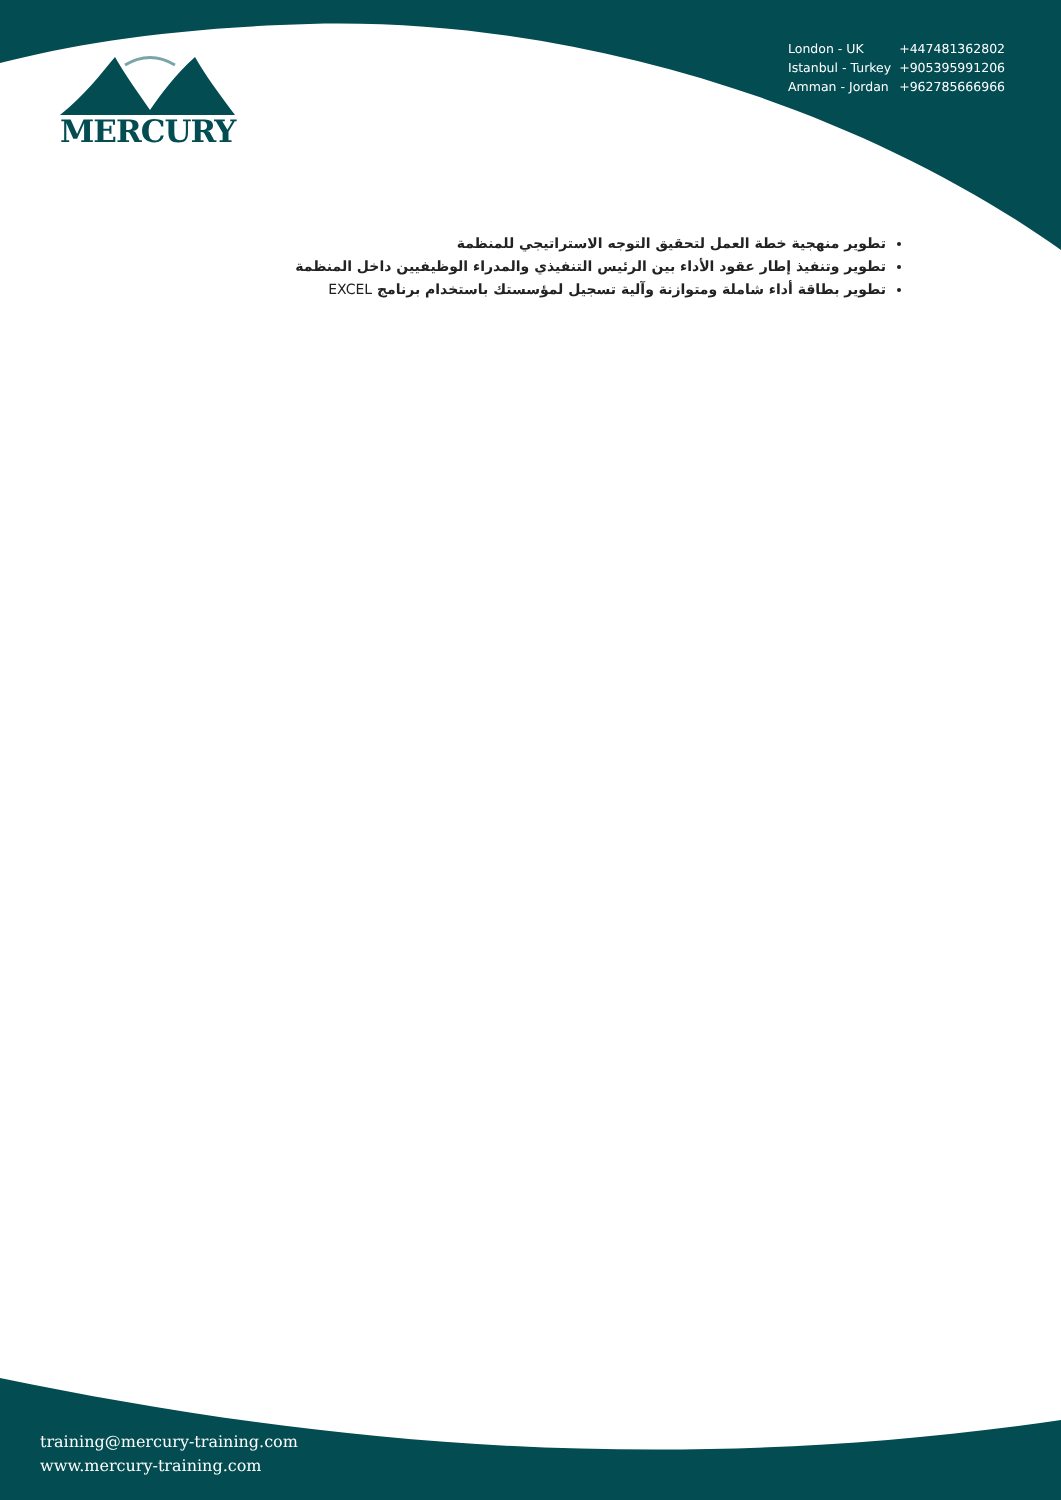MERCURY
| London - UK | +447481362802 |
| Istanbul - Turkey | +905395991206 |
| Amman - Jordan | +962785666966 |
تطوير منهجية خطة العمل لتحقيق التوجه الاستراتيجي للمنظمة
تطوير وتنفيذ إطار عقود الأداء بين الرئيس التنفيذي والمدراء الوظيفيين داخل المنظمة
تطوير بطاقة أداء شاملة ومتوازنة وآلية تسجيل لمؤسستك باستخدام برنامج EXCEL
training@mercury-training.com
www.mercury-training.com